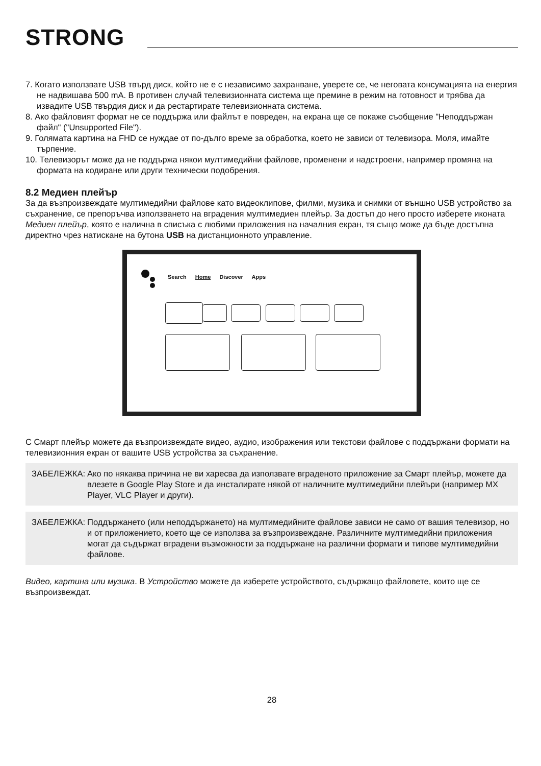STRONG
7. Когато използвате USB твърд диск, който не е с независимо захранване, уверете се, че неговата консумацията на енергия не надвишава 500 mA. В противен случай телевизионната система ще премине в режим на готовност и трябва да извадите USB твърдия диск и да рестартирате телевизионната система.
8. Ако файловият формат не се поддържа или файлът е повреден, на екрана ще се покаже съобщение "Неподдържан файл" ("Unsupported File").
9. Голямата картина на FHD се нуждае от по-дълго време за обработка, което не зависи от телевизора. Моля, имайте търпение.
10. Телевизорът може да не поддържа някои мултимедийни файлове, променени и надстроени, например промяна на формата на кодиране или други технически подобрения.
8.2 Медиен плейър
За да възпроизвеждате мултимедийни файлове като видеоклипове, филми, музика и снимки от външно USB устройство за съхранение, се препоръчва използването на вградения мултимедиен плейър. За достъп до него просто изберете иконата Медиен плейър, която е налична в списъка с любими приложения на началния екран, тя също може да бъде достъпна директно чрез натискане на бутона USB на дистанционното управление.
Search Home Discover Apps
С Смарт плейър можете да възпроизвеждате видео, аудио, изображения или текстови файлове с поддържани формати на телевизионния екран от вашите USB устройства за съхранение.
ЗАБЕЛЕЖКА: Ако по някаква причина не ви харесва да използвате вграденото приложение за Смарт плейър, можете да влезете в Google Play Store и да инсталирате някой от наличните мултимедийни плейъри (например MX Player, VLC Player и други).
ЗАБЕЛЕЖКА: Поддържането (или неподдържането) на мултимедийните файлове зависи не само от вашия телевизор, но и от приложението, което ще се използва за възпроизвеждане. Различните мултимедийни приложения могат да съдържат вградени възможности за поддържане на различни формати и типове мултимедийни файлове.
Видео, картина или музика. В Устройство можете да изберете устройството, съдържащо файловете, които ще се възпроизвеждат.
28